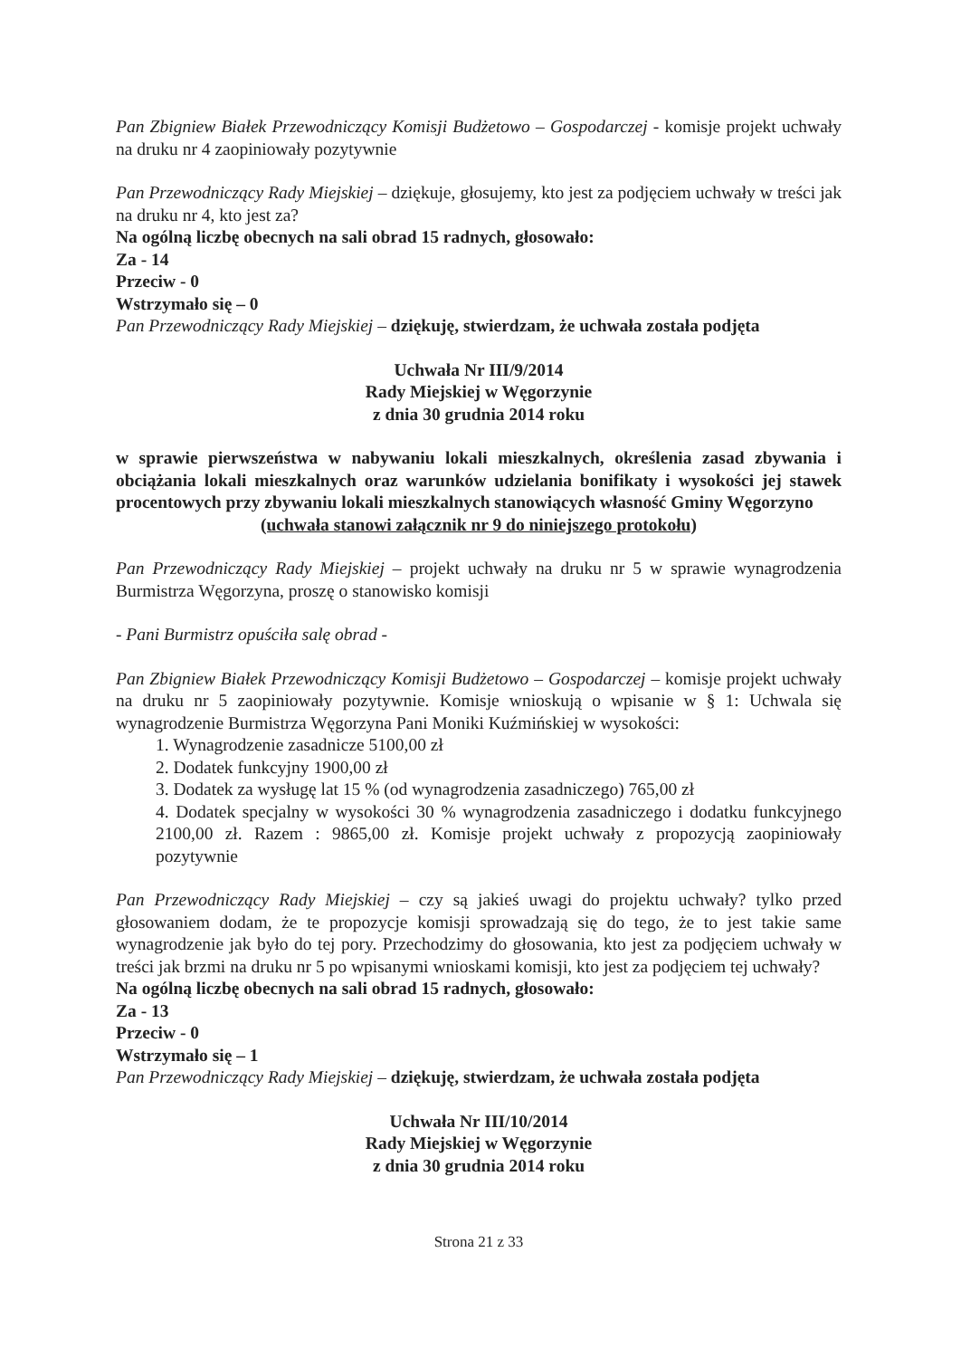Pan Zbigniew Białek Przewodniczący Komisji Budżetowo – Gospodarczej - komisje projekt uchwały na druku nr 4 zaopiniowały pozytywnie
Pan Przewodniczący Rady Miejskiej – dziękuje, głosujemy, kto jest za podjęciem uchwały w treści jak na druku nr 4, kto jest za?
Na ogólną liczbę obecnych na sali obrad 15 radnych, głosowało:
Za - 14
Przeciw - 0
Wstrzymało się – 0
Pan Przewodniczący Rady Miejskiej – dziękuję, stwierdzam, że uchwała została podjęta
Uchwała Nr III/9/2014
Rady Miejskiej w Węgorzynie
z dnia 30 grudnia 2014 roku
w sprawie pierwszeństwa w nabywaniu lokali mieszkalnych, określenia zasad zbywania i obciążania lokali mieszkalnych oraz warunków udzielania bonifikaty i wysokości jej stawek procentowych przy zbywaniu lokali mieszkalnych stanowiących własność Gminy Węgorzyno
(uchwała stanowi załącznik nr 9 do niniejszego protokołu)
Pan Przewodniczący Rady Miejskiej – projekt uchwały na druku nr 5 w sprawie wynagrodzenia Burmistrza Węgorzyna, proszę o stanowisko komisji
- Pani Burmistrz opuściła salę obrad -
Pan Zbigniew Białek Przewodniczący Komisji Budżetowo – Gospodarczej – komisje projekt uchwały na druku nr 5 zaopiniowały pozytywnie. Komisje wnioskują o wpisanie w § 1: Uchwala się wynagrodzenie Burmistrza Węgorzyna Pani Moniki Kuźmińskiej w wysokości:
1. Wynagrodzenie zasadnicze 5100,00 zł
2. Dodatek funkcyjny 1900,00 zł
3. Dodatek za wysługę lat 15 % (od wynagrodzenia zasadniczego) 765,00 zł
4. Dodatek specjalny w wysokości 30 % wynagrodzenia zasadniczego i dodatku funkcyjnego 2100,00 zł. Razem : 9865,00 zł. Komisje projekt uchwały z propozycją zaopiniowały pozytywnie
Pan Przewodniczący Rady Miejskiej – czy są jakieś uwagi do projektu uchwały? tylko przed głosowaniem dodam, że te propozycje komisji sprowadzają się do tego, że to jest takie same wynagrodzenie jak było do tej pory. Przechodzimy do głosowania, kto jest za podjęciem uchwały w treści jak brzmi na druku nr 5 po wpisanymi wnioskami komisji, kto jest za podjęciem tej uchwały?
Na ogólną liczbę obecnych na sali obrad 15 radnych, głosowało:
Za - 13
Przeciw - 0
Wstrzymało się – 1
Pan Przewodniczący Rady Miejskiej – dziękuję, stwierdzam, że uchwała została podjęta
Uchwała Nr III/10/2014
Rady Miejskiej w Węgorzynie
z dnia 30 grudnia 2014 roku
Strona 21 z 33